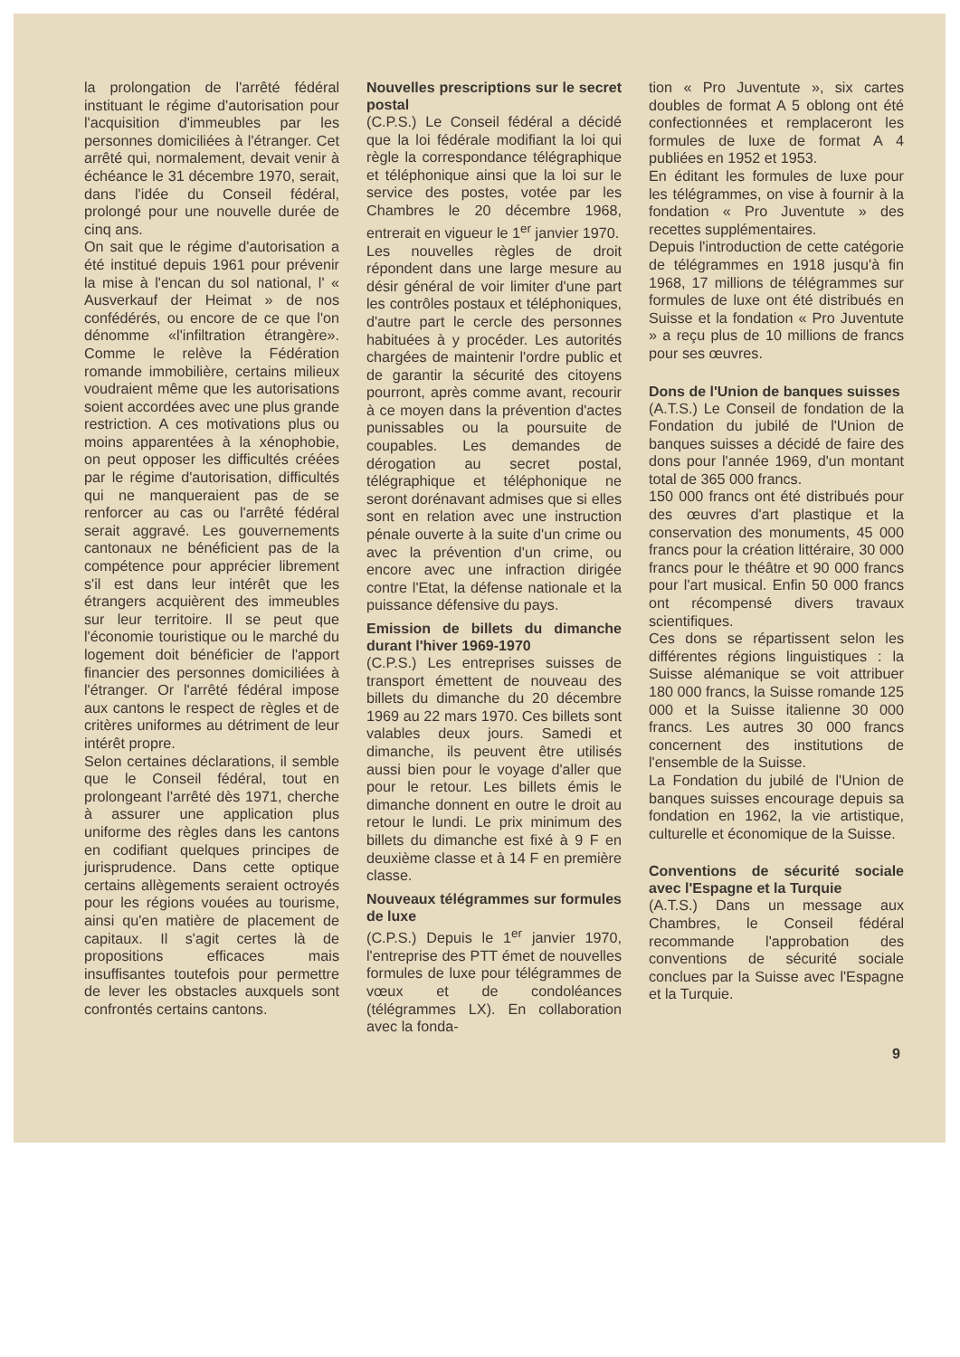la prolongation de l'arrêté fédéral instituant le régime d'autorisation pour l'acquisition d'immeubles par les personnes domiciliées à l'étranger. Cet arrêté qui, normalement, devait venir à échéance le 31 décembre 1970, serait, dans l'idée du Conseil fédéral, prolongé pour une nouvelle durée de cinq ans.
On sait que le régime d'autorisation a été institué depuis 1961 pour prévenir la mise à l'encan du sol national, l' « Ausverkauf der Heimat » de nos confédérés, ou encore de ce que l'on dénomme «l'infiltration étrangère». Comme le relève la Fédération romande immobilière, certains milieux voudraient même que les autorisations soient accordées avec une plus grande restriction. A ces motivations plus ou moins apparentées à la xénophobie, on peut opposer les difficultés créées par le régime d'autorisation, difficultés qui ne manqueraient pas de se renforcer au cas ou l'arrêté fédéral serait aggravé. Les gouvernements cantonaux ne bénéficient pas de la compétence pour apprécier librement s'il est dans leur intérêt que les étrangers acquièrent des immeubles sur leur territoire. Il se peut que l'économie touristique ou le marché du logement doit bénéficier de l'apport financier des personnes domiciliées à l'étranger. Or l'arrêté fédéral impose aux cantons le respect de règles et de critères uniformes au détriment de leur intérêt propre.
Selon certaines déclarations, il semble que le Conseil fédéral, tout en prolongeant l'arrêté dès 1971, cherche à assurer une application plus uniforme des règles dans les cantons en codifiant quelques principes de jurisprudence. Dans cette optique certains allègements seraient octroyés pour les régions vouées au tourisme, ainsi qu'en matière de placement de capitaux. Il s'agit certes là de propositions efficaces mais insuffisantes toutefois pour permettre de lever les obstacles auxquels sont confrontés certains cantons.
Nouvelles prescriptions sur le secret postal
(C.P.S.) Le Conseil fédéral a décidé que la loi fédérale modifiant la loi qui règle la correspondance télégraphique et téléphonique ainsi que la loi sur le service des postes, votée par les Chambres le 20 décembre 1968, entrerait en vigueur le 1<sup>er</sup> janvier 1970.
Les nouvelles règles de droit répondent dans une large mesure au désir général de voir limiter d'une part les contrôles postaux et téléphoniques, d'autre part le cercle des personnes habituées à y procéder. Les autorités chargées de maintenir l'ordre public et de garantir la sécurité des citoyens pourront, après comme avant, recourir à ce moyen dans la prévention d'actes punissables ou la poursuite de coupables. Les demandes de dérogation au secret postal, télégraphique et téléphonique ne seront dorénavant admises que si elles sont en relation avec une instruction pénale ouverte à la suite d'un crime ou avec la prévention d'un crime, ou encore avec une infraction dirigée contre l'Etat, la défense nationale et la puissance défensive du pays.
Emission de billets du dimanche durant l'hiver 1969-1970
(C.P.S.) Les entreprises suisses de transport émettent de nouveau des billets du dimanche du 20 décembre 1969 au 22 mars 1970. Ces billets sont valables deux jours. Samedi et dimanche, ils peuvent être utilisés aussi bien pour le voyage d'aller que pour le retour. Les billets émis le dimanche donnent en outre le droit au retour le lundi. Le prix minimum des billets du dimanche est fixé à 9 F en deuxième classe et à 14 F en première classe.
Nouveaux télégrammes sur formules de luxe
(C.P.S.) Depuis le 1<sup>er</sup> janvier 1970, l'entreprise des PTT émet de nouvelles formules de luxe pour télégrammes de vœux et de condoléances (télégrammes LX). En collaboration avec la fonda-
tion « Pro Juventute », six cartes doubles de format A 5 oblong ont été confectionnées et remplaceront les formules de luxe de format A 4 publiées en 1952 et 1953.
En éditant les formules de luxe pour les télégrammes, on vise à fournir à la fondation « Pro Juventute » des recettes supplémentaires.
Depuis l'introduction de cette catégorie de télégrammes en 1918 jusqu'à fin 1968, 17 millions de télégrammes sur formules de luxe ont été distribués en Suisse et la fondation « Pro Juventute » a reçu plus de 10 millions de francs pour ses œuvres.
Dons de l'Union de banques suisses
(A.T.S.) Le Conseil de fondation de la Fondation du jubilé de l'Union de banques suisses a décidé de faire des dons pour l'année 1969, d'un montant total de 365 000 francs.
150 000 francs ont été distribués pour des œuvres d'art plastique et la conservation des monuments, 45 000 francs pour la création littéraire, 30 000 francs pour le théâtre et 90 000 francs pour l'art musical. Enfin 50 000 francs ont récompensé divers travaux scientifiques.
Ces dons se répartissent selon les différentes régions linguistiques : la Suisse alémanique se voit attribuer 180 000 francs, la Suisse romande 125 000 et la Suisse italienne 30 000 francs. Les autres 30 000 francs concernent des institutions de l'ensemble de la Suisse.
La Fondation du jubilé de l'Union de banques suisses encourage depuis sa fondation en 1962, la vie artistique, culturelle et économique de la Suisse.
Conventions de sécurité sociale avec l'Espagne et la Turquie
(A.T.S.) Dans un message aux Chambres, le Conseil fédéral recommande l'approbation des conventions de sécurité sociale conclues par la Suisse avec l'Espagne et la Turquie.
9